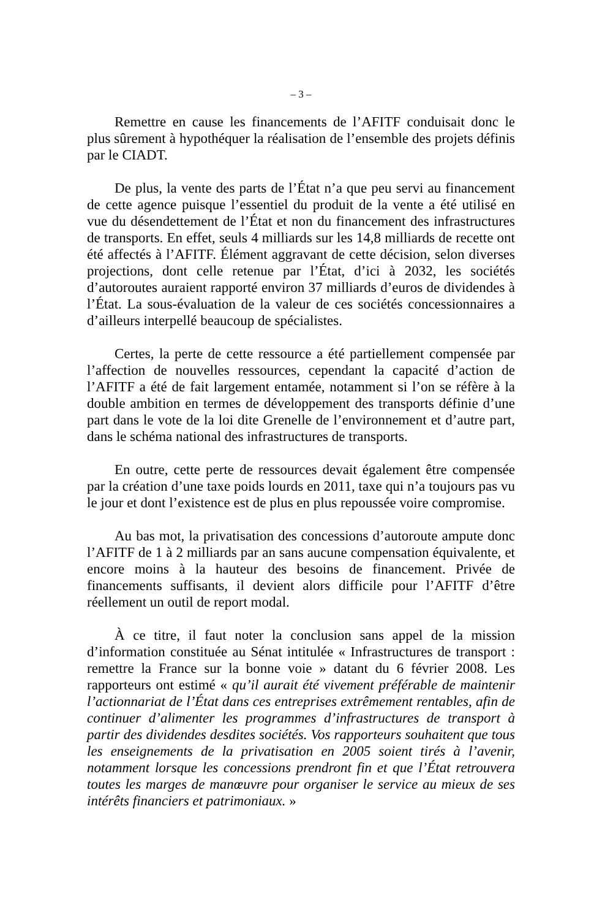– 3 –
Remettre en cause les financements de l’AFITF conduisait donc le plus sûrement à hypothéquer la réalisation de l’ensemble des projets définis par le CIADT.
De plus, la vente des parts de l’État n’a que peu servi au financement de cette agence puisque l’essentiel du produit de la vente a été utilisé en vue du désendettement de l’État et non du financement des infrastructures de transports. En effet, seuls 4 milliards sur les 14,8 milliards de recette ont été affectés à l’AFITF. Élément aggravant de cette décision, selon diverses projections, dont celle retenue par l’État, d’ici à 2032, les sociétés d’autoroutes auraient rapporté environ 37 milliards d’euros de dividendes à l’État. La sous-évaluation de la valeur de ces sociétés concessionnaires a d’ailleurs interpellé beaucoup de spécialistes.
Certes, la perte de cette ressource a été partiellement compensée par l’affection de nouvelles ressources, cependant la capacité d’action de l’AFITF a été de fait largement entamée, notamment si l’on se réfère à la double ambition en termes de développement des transports définie d’une part dans le vote de la loi dite Grenelle de l’environnement et d’autre part, dans le schéma national des infrastructures de transports.
En outre, cette perte de ressources devait également être compensée par la création d’une taxe poids lourds en 2011, taxe qui n’a toujours pas vu le jour et dont l’existence est de plus en plus repoussée voire compromise.
Au bas mot, la privatisation des concessions d’autoroute ampute donc l’AFITF de 1 à 2 milliards par an sans aucune compensation équivalente, et encore moins à la hauteur des besoins de financement. Privée de financements suffisants, il devient alors difficile pour l’AFITF d’être réellement un outil de report modal.
À ce titre, il faut noter la conclusion sans appel de la mission d’information constituée au Sénat intitulée « Infrastructures de transport : remettre la France sur la bonne voie » datant du 6 février 2008. Les rapporteurs ont estimé « qu’il aurait été vivement préférable de maintenir l’actionnariat de l’État dans ces entreprises extrêmement rentables, afin de continuer d’alimenter les programmes d’infrastructures de transport à partir des dividendes desdites sociétés. Vos rapporteurs souhaitent que tous les enseignements de la privatisation en 2005 soient tirés à l’avenir, notamment lorsque les concessions prendront fin et que l’État retrouvera toutes les marges de manœuvre pour organiser le service au mieux de ses intérêts financiers et patrimoniaux. »